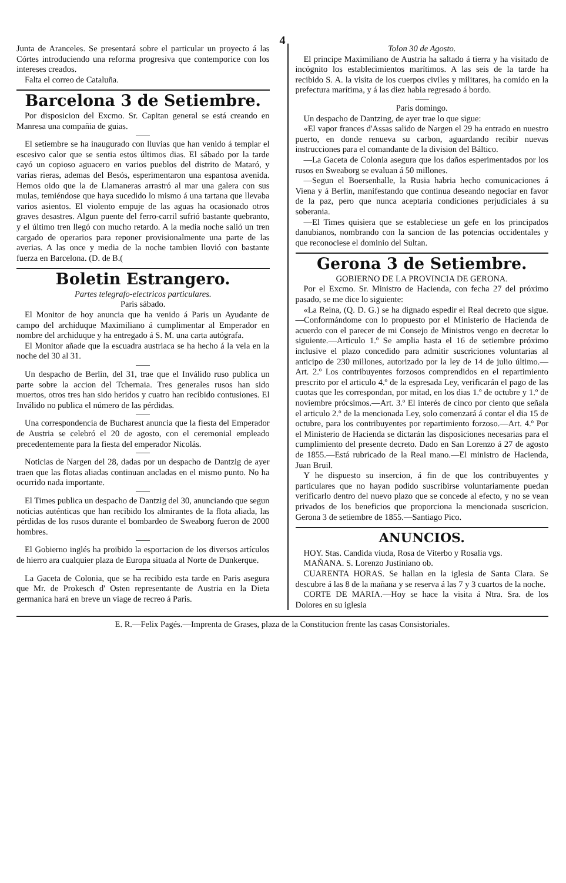4
Junta de Aranceles. Se presentará sobre el particular un proyecto á las Córtes introduciendo una reforma progresiva que contemporice con los intereses creados.
Falta el correo de Cataluña.
Barcelona 3 de Setiembre.
Por disposicion del Excmo. Sr. Capitan general se está creando en Manresa una compañia de guias.
El setiembre se ha inaugurado con lluvias que han venido á templar el escesivo calor que se sentia estos últimos dias. El sábado por la tarde cayó un copioso aguacero en varios pueblos del distrito de Mataró, y varias rieras, ademas del Besós, esperimentaron una espantosa avenida. Hemos oido que la de Llamaneras arrastró al mar una galera con sus mulas, temiéndose que haya sucedido lo mismo á una tartana que llevaba varios asientos. El violento empuje de las aguas ha ocasionado otros graves desastres. Algun puente del ferro-carril sufrió bastante quebranto, y el último tren llegó con mucho retardo. A la media noche salió un tren cargado de operarios para reponer provisionalmente una parte de las averias. A las once y media de la noche tambien llovió con bastante fuerza en Barcelona. (D. de B.(
Boletin Estrangero.
Partes telegrafo-electricos particulares.
Paris sábado.
El Monitor de hoy anuncia que ha venido á Paris un Ayudante de campo del archiduque Maximiliano á cumplimentar al Emperador en nombre del archiduque y ha entregado á S. M. una carta autógrafa.
El Monitor añade que la escuadra austriaca se ha hecho á la vela en la noche del 30 al 31.
Un despacho de Berlin, del 31, trae que el Inválido ruso publica un parte sobre la accion del Tchernaia. Tres generales rusos han sido muertos, otros tres han sido heridos y cuatro han recibido contusiones. El Inválido no publica el número de las pérdidas.
Una correspondencia de Bucharest anuncia que la fiesta del Emperador de Austria se celebró el 20 de agosto, con el ceremonial empleado precedentemente para la fiesta del emperador Nicolás.
Noticias de Nargen del 28, dadas por un despacho de Dantzig de ayer traen que las flotas aliadas continuan ancladas en el mismo punto. No ha ocurrido nada importante.
El Times publica un despacho de Dantzig del 30, anunciando que segun noticias auténticas que han recibido los almirantes de la flota aliada, las pérdidas de los rusos durante el bombardeo de Sweaborg fueron de 2000 hombres.
El Gobierno inglés ha proibido la esportacion de los diversos artículos de hierro ara cualquier plaza de Europa situada al Norte de Dunkerque.
La Gaceta de Colonia, que se ha recibido esta tarde en Paris asegura que Mr. de Prokesch d' Osten representante de Austria en la Dieta germanica hará en breve un viage de recreo á Paris.
Tolon 30 de Agosto.
El principe Maximiliano de Austria ha saltado á tierra y ha visitado de incógnito los establecimientos marítimos. A las seis de la tarde ha recibido S. A. la visita de los cuerpos civiles y militares, ha comido en la prefectura marítima, y á las diez habia regresado á bordo.
Paris domingo.
Un despacho de Dantzing, de ayer trae lo que sigue:
«El vapor frances d'Assas salido de Nargen el 29 ha entrado en nuestro puerto, en donde renueva su carbon, aguardando recibir nuevas instrucciones para el comandante de la division del Báltico.
—La Gaceta de Colonia asegura que los daños esperimentados por los rusos en Sweaborg se evaluan á 50 millones.
—Segun el Boersenhalle, la Rusia habria hecho comunicaciones á Viena y á Berlin, manifestando que continua deseando negociar en favor de la paz, pero que nunca aceptaria condiciones perjudiciales á su soberania.
—El Times quisiera que se estableciese un gefe en los principados danubianos, nombrando con la sancion de las potencias occidentales y que reconociese el dominio del Sultan.
Gerona 3 de Setiembre.
GOBIERNO DE LA PROVINCIA DE GERONA.
Por el Excmo. Sr. Ministro de Hacienda, con fecha 27 del próximo pasado, se me dice lo siguiente:
«La Reina, (Q. D. G.) se ha dignado espedir el Real decreto que sigue.—Conformándome con lo propuesto por el Ministerio de Hacienda de acuerdo con el parecer de mi Consejo de Ministros vengo en decretar lo siguiente.—Articulo 1.º Se amplia hasta el 16 de setiembre próximo inclusive el plazo concedido para admitir suscriciones voluntarias al anticipo de 230 millones, autorizado por la ley de 14 de julio último.—Art. 2.º Los contribuyentes forzosos comprendidos en el repartimiento prescrito por el articulo 4.º de la espresada Ley, verificarán el pago de las cuotas que les correspondan, por mitad, en los dias 1.º de octubre y 1.º de noviembre prócsimos.—Art. 3.º El interés de cinco por ciento que señala el articulo 2.º de la mencionada Ley, solo comenzará á contar el dia 15 de octubre, para los contribuyentes por repartimiento forzoso.—Art. 4.º Por el Ministerio de Hacienda se dictarán las disposiciones necesarias para el cumplimiento del presente decreto. Dado en San Lorenzo á 27 de agosto de 1855.—Está rubricado de la Real mano.—El ministro de Hacienda, Juan Bruil.
Y he dispuesto su insercion, á fin de que los contribuyentes y particulares que no hayan podido suscribirse voluntariamente puedan verificarlo dentro del nuevo plazo que se concede al efecto, y no se vean privados de los beneficios que proporciona la mencionada suscricion. Gerona 3 de setiembre de 1855.—Santiago Pico.
ANUNCIOS.
HOY. Stas. Candida viuda, Rosa de Viterbo y Rosalia vgs.
MAÑANA. S. Lorenzo Justiniano ob.
CUARENTA HORAS. Se hallan en la iglesia de Santa Clara. Se descubre á las 8 de la mañana y se reserva á las 7 y 3 cuartos de la noche.
CORTE DE MARIA.—Hoy se hace la visita á Ntra. Sra. de los Dolores en su iglesia
E. R.—Felix Pagés.—Imprenta de Grases, plaza de la Constitucion frente las casas Consistoriales.